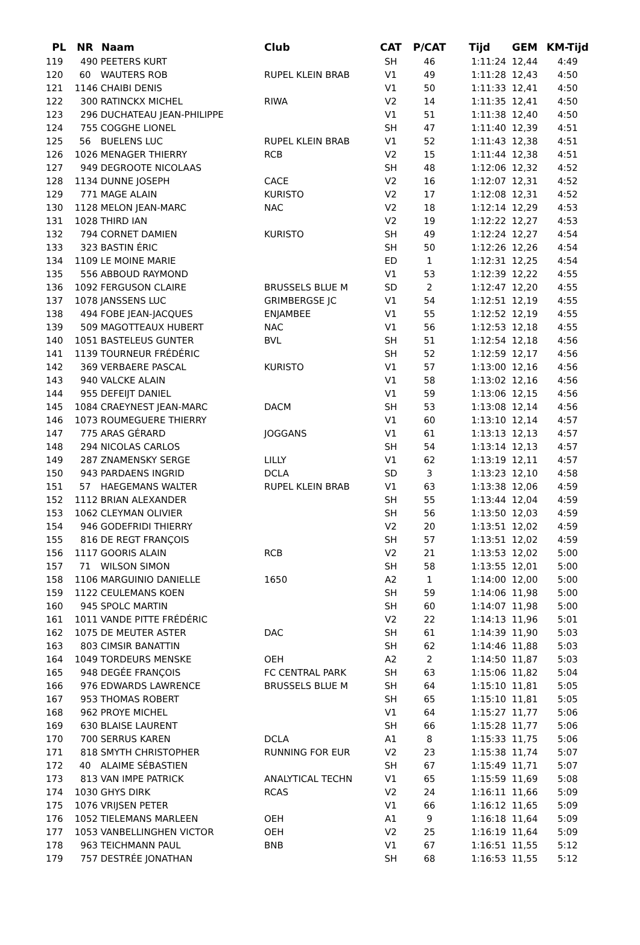| PL | NR | Naam | Club | CAT | P/CAT | Tijd | GEM | KM-Tijd |
| --- | --- | --- | --- | --- | --- | --- | --- | --- |
| 119 | 490 | PEETERS KURT | | SH | 46 | 1:11:24 | 12,44 | 4:49 |
| 120 | 60 | WAUTERS ROB | RUPEL KLEIN BRAB | V1 | 49 | 1:11:28 | 12,43 | 4:50 |
| 121 | 1146 | CHAIBI DENIS | | V1 | 50 | 1:11:33 | 12,41 | 4:50 |
| 122 | 300 | RATINCKX MICHEL | RIWA | V2 | 14 | 1:11:35 | 12,41 | 4:50 |
| 123 | 296 | DUCHATEAU JEAN-PHILIPPE | | V1 | 51 | 1:11:38 | 12,40 | 4:50 |
| 124 | 755 | COGGHE LIONEL | | SH | 47 | 1:11:40 | 12,39 | 4:51 |
| 125 | 56 | BUELENS LUC | RUPEL KLEIN BRAB | V1 | 52 | 1:11:43 | 12,38 | 4:51 |
| 126 | 1026 | MENAGER THIERRY | RCB | V2 | 15 | 1:11:44 | 12,38 | 4:51 |
| 127 | 949 | DEGROOTE NICOLAAS | | SH | 48 | 1:12:06 | 12,32 | 4:52 |
| 128 | 1134 | DUNNE JOSEPH | CACE | V2 | 16 | 1:12:07 | 12,31 | 4:52 |
| 129 | 771 | MAGE ALAIN | KURISTO | V2 | 17 | 1:12:08 | 12,31 | 4:52 |
| 130 | 1128 | MELON JEAN-MARC | NAC | V2 | 18 | 1:12:14 | 12,29 | 4:53 |
| 131 | 1028 | THIRD IAN | | V2 | 19 | 1:12:22 | 12,27 | 4:53 |
| 132 | 794 | CORNET DAMIEN | KURISTO | SH | 49 | 1:12:24 | 12,27 | 4:54 |
| 133 | 323 | BASTIN ÉRIC | | SH | 50 | 1:12:26 | 12,26 | 4:54 |
| 134 | 1109 | LE MOINE MARIE | | ED | 1 | 1:12:31 | 12,25 | 4:54 |
| 135 | 556 | ABBOUD RAYMOND | | V1 | 53 | 1:12:39 | 12,22 | 4:55 |
| 136 | 1092 | FERGUSON CLAIRE | BRUSSELS BLUE M | SD | 2 | 1:12:47 | 12,20 | 4:55 |
| 137 | 1078 | JANSSENS LUC | GRIMBERGSE JC | V1 | 54 | 1:12:51 | 12,19 | 4:55 |
| 138 | 494 | FOBE JEAN-JACQUES | ENJAMBEE | V1 | 55 | 1:12:52 | 12,19 | 4:55 |
| 139 | 509 | MAGOTTEAUX HUBERT | NAC | V1 | 56 | 1:12:53 | 12,18 | 4:55 |
| 140 | 1051 | BASTELEUS GUNTER | BVL | SH | 51 | 1:12:54 | 12,18 | 4:56 |
| 141 | 1139 | TOURNEUR FRÉDÉRIC | | SH | 52 | 1:12:59 | 12,17 | 4:56 |
| 142 | 369 | VERBAERE PASCAL | KURISTO | V1 | 57 | 1:13:00 | 12,16 | 4:56 |
| 143 | 940 | VALCKE ALAIN | | V1 | 58 | 1:13:02 | 12,16 | 4:56 |
| 144 | 955 | DEFEIJT DANIEL | | V1 | 59 | 1:13:06 | 12,15 | 4:56 |
| 145 | 1084 | CRAEYNEST JEAN-MARC | DACM | SH | 53 | 1:13:08 | 12,14 | 4:56 |
| 146 | 1073 | ROUMEGUERE THIERRY | | V1 | 60 | 1:13:10 | 12,14 | 4:57 |
| 147 | 775 | ARAS GÉRARD | JOGGANS | V1 | 61 | 1:13:13 | 12,13 | 4:57 |
| 148 | 294 | NICOLAS CARLOS | | SH | 54 | 1:13:14 | 12,13 | 4:57 |
| 149 | 287 | ZNAMENSKY SERGE | LILLY | V1 | 62 | 1:13:19 | 12,11 | 4:57 |
| 150 | 943 | PARDAENS INGRID | DCLA | SD | 3 | 1:13:23 | 12,10 | 4:58 |
| 151 | 57 | HAEGEMANS WALTER | RUPEL KLEIN BRAB | V1 | 63 | 1:13:38 | 12,06 | 4:59 |
| 152 | 1112 | BRIAN ALEXANDER | | SH | 55 | 1:13:44 | 12,04 | 4:59 |
| 153 | 1062 | CLEYMAN OLIVIER | | SH | 56 | 1:13:50 | 12,03 | 4:59 |
| 154 | 946 | GODEFRIDI THIERRY | | V2 | 20 | 1:13:51 | 12,02 | 4:59 |
| 155 | 816 | DE REGT FRANÇOIS | | SH | 57 | 1:13:51 | 12,02 | 4:59 |
| 156 | 1117 | GOORIS ALAIN | RCB | V2 | 21 | 1:13:53 | 12,02 | 5:00 |
| 157 | 71 | WILSON SIMON | | SH | 58 | 1:13:55 | 12,01 | 5:00 |
| 158 | 1106 | MARGUINIO DANIELLE | 1650 | A2 | 1 | 1:14:00 | 12,00 | 5:00 |
| 159 | 1122 | CEULEMANS KOEN | | SH | 59 | 1:14:06 | 11,98 | 5:00 |
| 160 | 945 | SPOLC MARTIN | | SH | 60 | 1:14:07 | 11,98 | 5:00 |
| 161 | 1011 | VANDE PITTE FRÉDÉRIC | | V2 | 22 | 1:14:13 | 11,96 | 5:01 |
| 162 | 1075 | DE MEUTER ASTER | DAC | SH | 61 | 1:14:39 | 11,90 | 5:03 |
| 163 | 803 | CIMSIR BANATTIN | | SH | 62 | 1:14:46 | 11,88 | 5:03 |
| 164 | 1049 | TORDEURS MENSKE | OEH | A2 | 2 | 1:14:50 | 11,87 | 5:03 |
| 165 | 948 | DEGÉE FRANÇOIS | FC CENTRAL PARK | SH | 63 | 1:15:06 | 11,82 | 5:04 |
| 166 | 976 | EDWARDS LAWRENCE | BRUSSELS BLUE M | SH | 64 | 1:15:10 | 11,81 | 5:05 |
| 167 | 953 | THOMAS ROBERT | | SH | 65 | 1:15:10 | 11,81 | 5:05 |
| 168 | 962 | PROYE MICHEL | | V1 | 64 | 1:15:27 | 11,77 | 5:06 |
| 169 | 630 | BLAISE LAURENT | | SH | 66 | 1:15:28 | 11,77 | 5:06 |
| 170 | 700 | SERRUS KAREN | DCLA | A1 | 8 | 1:15:33 | 11,75 | 5:06 |
| 171 | 818 | SMYTH CHRISTOPHER | RUNNING FOR EUR | V2 | 23 | 1:15:38 | 11,74 | 5:07 |
| 172 | 40 | ALAIME SÉBASTIEN | | SH | 67 | 1:15:49 | 11,71 | 5:07 |
| 173 | 813 | VAN IMPE PATRICK | ANALYTICAL TECHN | V1 | 65 | 1:15:59 | 11,69 | 5:08 |
| 174 | 1030 | GHYS DIRK | RCAS | V2 | 24 | 1:16:11 | 11,66 | 5:09 |
| 175 | 1076 | VRIJSEN PETER | | V1 | 66 | 1:16:12 | 11,65 | 5:09 |
| 176 | 1052 | TIELEMANS MARLEEN | OEH | A1 | 9 | 1:16:18 | 11,64 | 5:09 |
| 177 | 1053 | VANBELLINGHEN VICTOR | OEH | V2 | 25 | 1:16:19 | 11,64 | 5:09 |
| 178 | 963 | TEICHMANN PAUL | BNB | V1 | 67 | 1:16:51 | 11,55 | 5:12 |
| 179 | 757 | DESTRÉE JONATHAN | | SH | 68 | 1:16:53 | 11,55 | 5:12 |